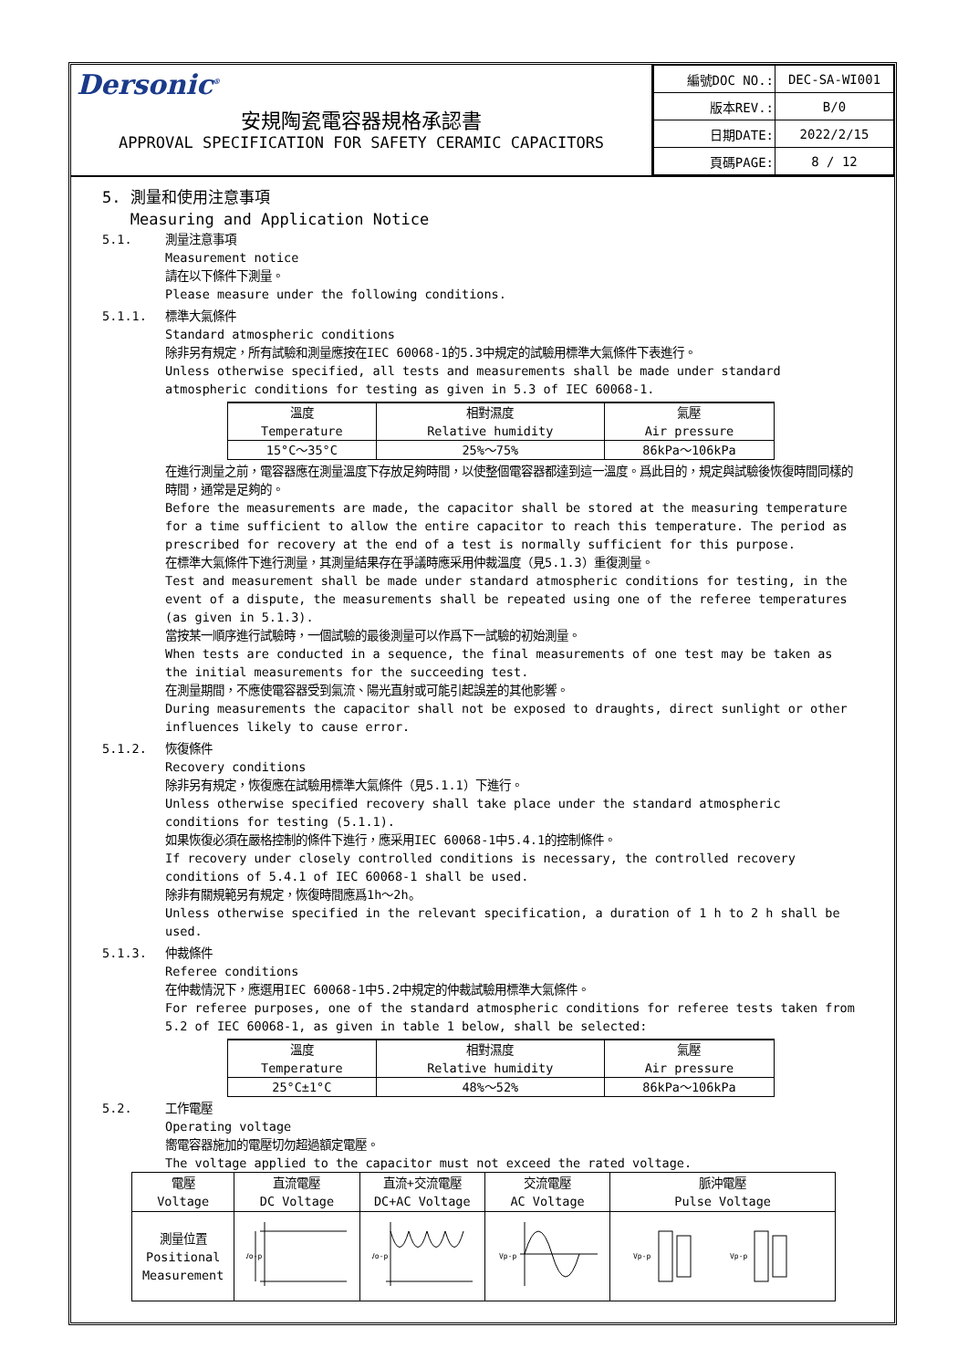Dersonic<sup>®</sup>
安規陶瓷電容器規格承認書
APPROVAL SPECIFICATION FOR SAFETY CERAMIC CAPACITORS
| 編號DOC NO.: | DEC-SA-WI001 |
| 版本REV.: | B/0 |
| 日期DATE: | 2022/2/15 |
| 頁碼PAGE: | 8 / 12 |
5. 測量和使用注意事項
Measuring and Application Notice
5.1. 測量注意事項
Measurement notice
請在以下條件下測量。
Please measure under the following conditions.
5.1.1. 標準大氣條件
Standard atmospheric conditions
除非另有規定，所有試驗和測量應按在IEC 60068-1的5.3中規定的試驗用標準大氣條件下表進行。
Unless otherwise specified, all tests and measurements shall be made under standard atmospheric conditions for testing as given in 5.3 of IEC 60068-1.
| 溫度 Temperature | 相對濕度 Relative humidity | 氣壓 Air pressure |
| 15°C～35°C | 25%～75% | 86kPa～106kPa |
在進行測量之前，電容器應在測量溫度下存放足夠時間，以使整個電容器都達到這一溫度。爲此目的，規定與試驗後恢復時間同樣的時間，通常是足夠的。
Before the measurements are made, the capacitor shall be stored at the measuring temperature for a time sufficient to allow the entire capacitor to reach this temperature. The period as prescribed for recovery at the end of a test is normally sufficient for this purpose.
在標準大氣條件下進行測量，其測量結果存在爭議時應采用仲裁溫度（見5.1.3）重復測量。
Test and measurement shall be made under standard atmospheric conditions for testing, in the event of a dispute, the measurements shall be repeated using one of the referee temperatures (as given in 5.1.3).
當按某一順序進行試驗時，一個試驗的最後測量可以作爲下一試驗的初始測量。
When tests are conducted in a sequence, the final measurements of one test may be taken as the initial measurements for the succeeding test.
在測量期間，不應使電容器受到氣流、陽光直射或可能引起誤差的其他影響。
During measurements the capacitor shall not be exposed to draughts, direct sunlight or other influences likely to cause error.
5.1.2. 恢復條件
Recovery conditions
除非另有規定，恢復應在試驗用標準大氣條件（見5.1.1）下進行。
Unless otherwise specified recovery shall take place under the standard atmospheric conditions for testing (5.1.1).
如果恢復必須在嚴格控制的條件下進行，應采用IEC 60068-1中5.4.1的控制條件。
If recovery under closely controlled conditions is necessary, the controlled recovery conditions of 5.4.1 of IEC 60068-1 shall be used.
除非有關規範另有規定，恢復時間應爲1h～2h。
Unless otherwise specified in the relevant specification, a duration of 1 h to 2 h shall be used.
5.1.3. 仲裁條件
Referee conditions
在仲裁情況下，應選用IEC 60068-1中5.2中規定的仲裁試驗用標準大氣條件。
For referee purposes, one of the standard atmospheric conditions for referee tests taken from 5.2 of IEC 60068-1, as given in table 1 below, shall be selected:
| 溫度 Temperature | 相對濕度 Relative humidity | 氣壓 Air pressure |
| 25°C±1°C | 48%～52% | 86kPa～106kPa |
5.2. 工作電壓
Operating voltage
嚮電容器施加的電壓切勿超過額定電壓。
The voltage applied to the capacitor must not exceed the rated voltage.
| 電壓 Voltage | 直流電壓 DC Voltage | 直流+交流電壓 DC+AC Voltage | 交流電壓 AC Voltage | 脈沖電壓 Pulse Voltage |
| 測量位置 Positional Measurement | Vo-p | Vo-p | Vp-p | Vp-p Vp-p |